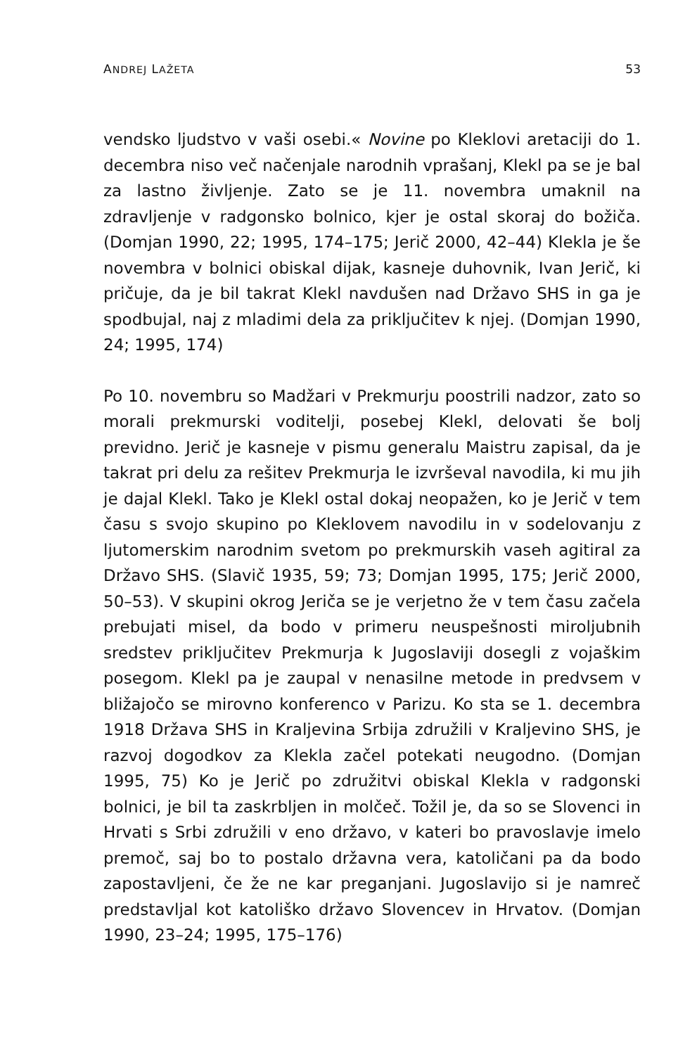ANDREJ LAŽETA 53
vendsko ljudstvo v vaši osebi.« Novine po Kleklovi aretaciji do 1. decembra niso več načenjale narodnih vprašanj, Klekl pa se je bal za lastno življenje. Zato se je 11. novembra umaknil na zdravljenje v radgonsko bolnico, kjer je ostal skoraj do božiča. (Domjan 1990, 22; 1995, 174–175; Jerič 2000, 42–44) Klekla je še novembra v bolnici obiskal dijak, kasneje duhovnik, Ivan Jerič, ki pričuje, da je bil takrat Klekl navdušen nad Državo SHS in ga je spodbujal, naj z mladimi dela za priključitev k njej. (Domjan 1990, 24; 1995, 174)
Po 10. novembru so Madžari v Prekmurju poostrili nadzor, zato so morali prekmurski voditelji, posebej Klekl, delovati še bolj previdno. Jerič je kasneje v pismu generalu Maistru zapisal, da je takrat pri delu za rešitev Prekmurja le izvrševal navodila, ki mu jih je dajal Klekl. Tako je Klekl ostal dokaj neopažen, ko je Jerič v tem času s svojo skupino po Kleklovem navodilu in v sodelovanju z ljutomerskim narodnim svetom po prekmurskih vaseh agitiral za Državo SHS. (Slavič 1935, 59; 73; Domjan 1995, 175; Jerič 2000, 50–53). V skupini okrog Jeriča se je verjetno že v tem času začela prebujati misel, da bodo v primeru neuspešnosti miroljubnih sredstev priključitev Prekmurja k Jugoslaviji dosegli z vojaškim posegom. Klekl pa je zaupal v nenasilne metode in predvsem v bližajočo se mirovno konferenco v Parizu. Ko sta se 1. decembra 1918 Država SHS in Kraljevina Srbija združili v Kraljevino SHS, je razvoj dogodkov za Klekla začel potekati neugodno. (Domjan 1995, 75) Ko je Jerič po združitvi obiskal Klekla v radgonski bolnici, je bil ta zaskrbljen in molčeč. Tožil je, da so se Slovenci in Hrvati s Srbi združili v eno državo, v kateri bo pravoslavje imelo premoč, saj bo to postalo državna vera, katoličani pa da bodo zapostavljeni, če že ne kar preganjani. Jugoslavijo si je namreč predstavljal kot katoliško državo Slovencev in Hrvatov. (Domjan 1990, 23–24; 1995, 175–176)